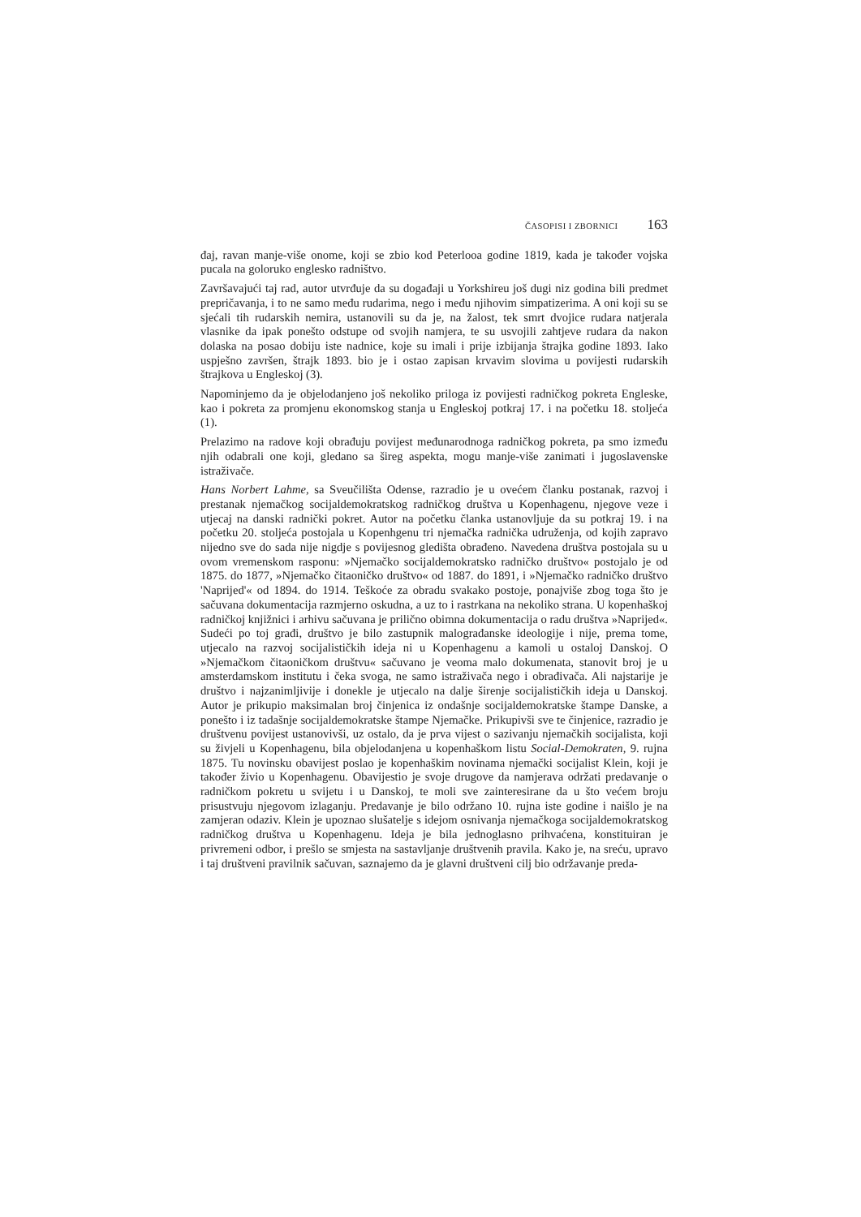ČASOPISI I ZBORNICI 163
đaj, ravan manje-više onome, koji se zbio kod Peterlooa godine 1819, kada je također vojska pucala na goloruko englesko radništvo.
Završavajući taj rad, autor utvrđuje da su događaji u Yorkshireu još dugi niz godina bili predmet prepričavanja, i to ne samo među rudarima, nego i među njihovim simpatizerima. A oni koji su se sjećali tih rudarskih nemira, ustanovili su da je, na žalost, tek smrt dvojice rudara natjerala vlasnike da ipak ponešto odstupe od svojih namjera, te su usvojili zahtjeve rudara da nakon dolaska na posao dobiju iste nadnice, koje su imali i prije izbijanja štrajka godine 1893. Iako uspješno završen, štrajk 1893. bio je i ostao zapisan krvavim slovima u povijesti rudarskih štrajkova u Engleskoj (3).
Napominjemo da je objelodanjeno još nekoliko priloga iz povijesti radničkog pokreta Engleske, kao i pokreta za promjenu ekonomskog stanja u Engleskoj potkraj 17. i na početku 18. stoljeća (1).
Prelazimo na radove koji obrađuju povijest međunarodnoga radničkog pokreta, pa smo između njih odabrali one koji, gledano sa šireg aspekta, mogu manje-više zanimati i jugoslavenske istraživače.
Hans Norbert Lahme, sa Sveučilišta Odense, razradio je u ovećem članku postanak, razvoj i prestanak njemačkog socijaldemokratskog radničkog društva u Kopenhagenu, njegove veze i utjecaj na danski radnički pokret. Autor na početku članka ustanovljuje da su potkraj 19. i na početku 20. stoljeća postojala u Kopenhgenu tri njemačka radnička udruženja, od kojih zapravo nijedno sve do sada nije nigdje s povijesnog gledišta obrađeno. Navedena društva postojala su u ovom vremenskom rasponu: »Njemačko socijaldemokratsko radničko društvo« postojalo je od 1875. do 1877, »Njemačko čitaoničko društvo« od 1887. do 1891, i »Njemačko radničko društvo 'Naprijed'« od 1894. do 1914. Teškoće za obradu svakako postoje, ponajviše zbog toga što je sačuvana dokumentacija razmjerno oskudna, a uz to i rastrkana na nekoliko strana. U kopenhaškoj radničkoj knjižnici i arhivu sačuvana je prilično obimna dokumentacija o radu društva »Naprijed«. Sudeći po toj građi, društvo je bilo zastupnik malograđanske ideologije i nije, prema tome, utjecalo na razvoj socijalističkih ideja ni u Kopenhagenu a kamoli u ostaloj Danskoj. O »Njemačkom čitaoničkom društvu« sačuvano je veoma malo dokumenata, stanovit broj je u amsterdamskom institutu i čeka svoga, ne samo istraživača nego i obrađivača. Ali najstarije je društvo i najzanimljivije i donekle je utjecalo na dalje širenje socijalističkih ideja u Danskoj. Autor je prikupio maksimalan broj činjenica iz ondašnje socijaldemokratske štampe Danske, a ponešto i iz tadašnje socijaldemokratske štampe Njemačke. Prikupivši sve te činjenice, razradio je društvenu povijest ustanovivši, uz ostalo, da je prva vijest o sazivanju njemačkih socijalista, koji su živjeli u Kopenhagenu, bila objelodanjena u kopenhaškom listu Social-Demokraten, 9. rujna 1875. Tu novinsku obavijest poslao je kopenhaškim novinama njemački socijalist Klein, koji je također živio u Kopenhagenu. Obavijestio je svoje drugove da namjerava održati predavanje o radničkom pokretu u svijetu i u Danskoj, te moli sve zainteresirane da u što većem broju prisustvuju njegovom izlaganju. Predavanje je bilo održano 10. rujna iste godine i naišlo je na zamjeran odaziv. Klein je upoznao slušatelje s idejom osnivanja njemačkoga socijaldemokratskog radničkog društva u Kopenhagenu. Ideja je bila jednoglasno prihvaćena, konstituiran je privremeni odbor, i prešlo se smjesta na sastavljanje društvenih pravila. Kako je, na sreću, upravo i taj društveni pravilnik sačuvan, saznajemo da je glavni društveni cilj bio održavanje preda-